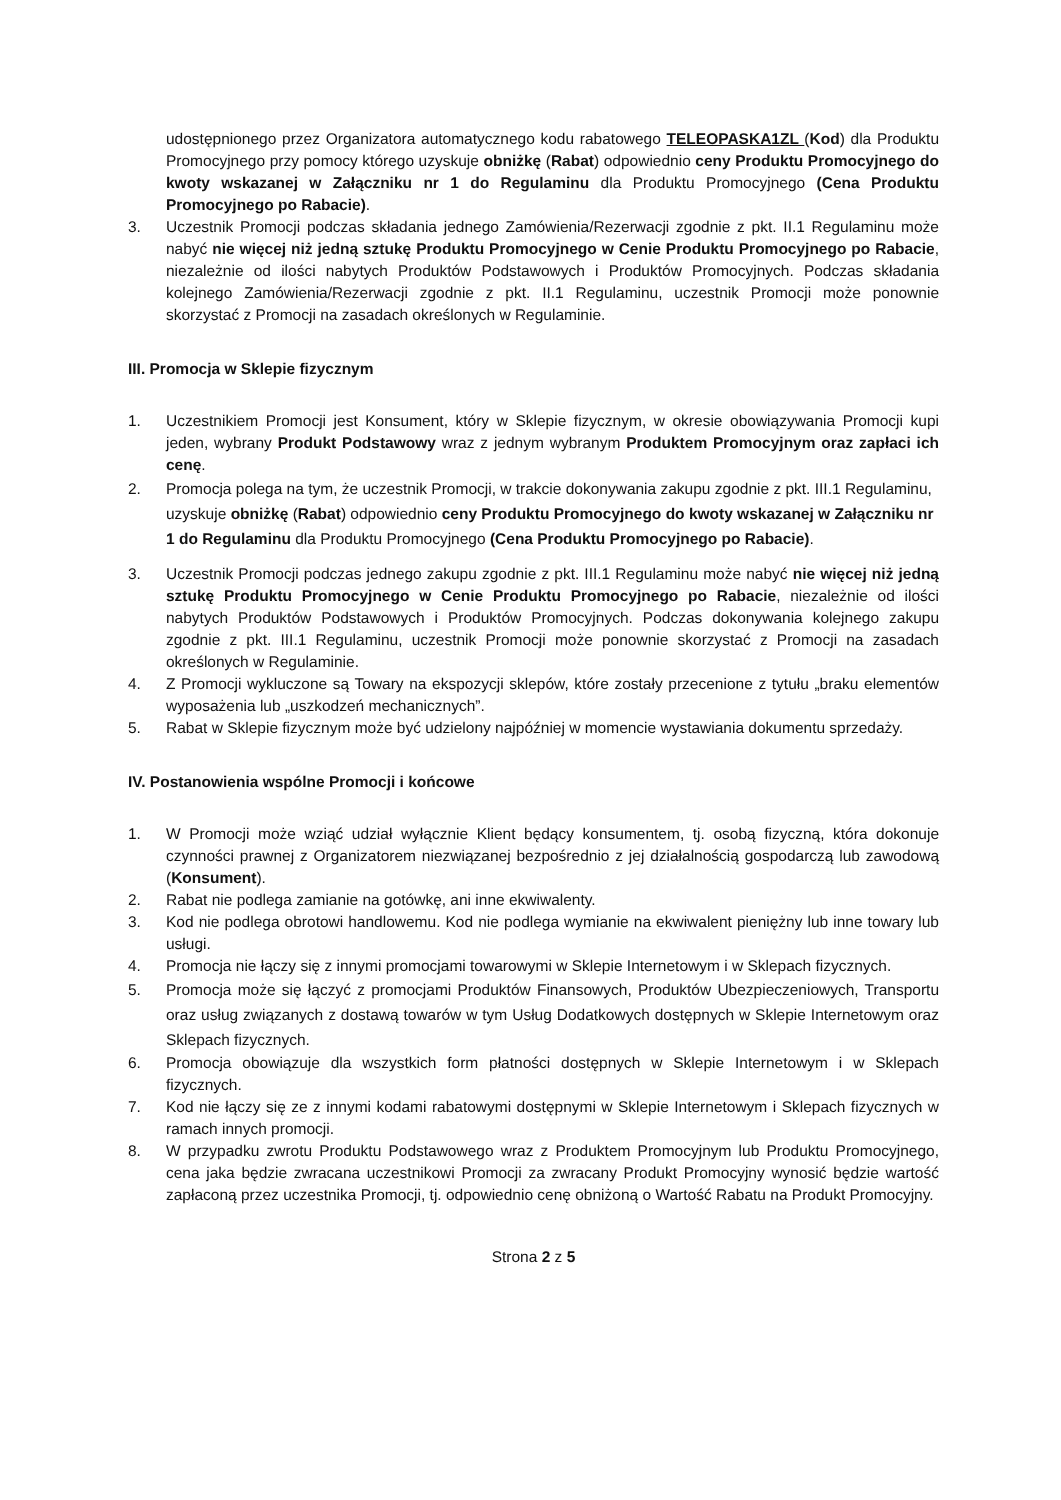udostępnionego przez Organizatora automatycznego kodu rabatowego TELEOPASKA1ZL (Kod) dla Produktu Promocyjnego przy pomocy którego uzyskuje obniżkę (Rabat) odpowiednio ceny Produktu Promocyjnego do kwoty wskazanej w Załączniku nr 1 do Regulaminu dla Produktu Promocyjnego (Cena Produktu Promocyjnego po Rabacie).
3. Uczestnik Promocji podczas składania jednego Zamówienia/Rezerwacji zgodnie z pkt. II.1 Regulaminu może nabyć nie więcej niż jedną sztukę Produktu Promocyjnego w Cenie Produktu Promocyjnego po Rabacie, niezależnie od ilości nabytych Produktów Podstawowych i Produktów Promocyjnych. Podczas składania kolejnego Zamówienia/Rezerwacji zgodnie z pkt. II.1 Regulaminu, uczestnik Promocji może ponownie skorzystać z Promocji na zasadach określonych w Regulaminie.
III. Promocja w Sklepie fizycznym
1. Uczestnikiem Promocji jest Konsument, który w Sklepie fizycznym, w okresie obowiązywania Promocji kupi jeden, wybrany Produkt Podstawowy wraz z jednym wybranym Produktem Promocyjnym oraz zapłaci ich cenę.
2. Promocja polega na tym, że uczestnik Promocji, w trakcie dokonywania zakupu zgodnie z pkt. III.1 Regulaminu, uzyskuje obniżkę (Rabat) odpowiednio ceny Produktu Promocyjnego do kwoty wskazanej w Załączniku nr 1 do Regulaminu dla Produktu Promocyjnego (Cena Produktu Promocyjnego po Rabacie).
3. Uczestnik Promocji podczas jednego zakupu zgodnie z pkt. III.1 Regulaminu może nabyć nie więcej niż jedną sztukę Produktu Promocyjnego w Cenie Produktu Promocyjnego po Rabacie, niezależnie od ilości nabytych Produktów Podstawowych i Produktów Promocyjnych. Podczas dokonywania kolejnego zakupu zgodnie z pkt. III.1 Regulaminu, uczestnik Promocji może ponownie skorzystać z Promocji na zasadach określonych w Regulaminie.
4. Z Promocji wykluczone są Towary na ekspozycji sklepów, które zostały przecenione z tytułu „braku elementów wyposażenia lub „uszkodzeń mechanicznych”.
5. Rabat w Sklepie fizycznym może być udzielony najpóźniej w momencie wystawiania dokumentu sprzedaży.
IV. Postanowienia wspólne Promocji i końcowe
1. W Promocji może wziąć udział wyłącznie Klient będący konsumentem, tj. osobą fizyczną, która dokonuje czynności prawnej z Organizatorem niezwiązanej bezpośrednio z jej działalnością gospodarczą lub zawodową (Konsument).
2. Rabat nie podlega zamianie na gotówkę, ani inne ekwiwalenty.
3. Kod nie podlega obrotowi handlowemu. Kod nie podlega wymianie na ekwiwalent pieniężny lub inne towary lub usługi.
4. Promocja nie łączy się z innymi promocjami towarowymi w Sklepie Internetowym i w Sklepach fizycznych.
5. Promocja może się łączyć z promocjami Produktów Finansowych, Produktów Ubezpieczeniowych, Transportu oraz usług związanych z dostawą towarów w tym Usług Dodatkowych dostępnych w Sklepie Internetowym oraz Sklepach fizycznych.
6. Promocja obowiązuje dla wszystkich form płatności dostępnych w Sklepie Internetowym i w Sklepach fizycznych.
7. Kod nie łączy się ze z innymi kodami rabatowymi dostępnymi w Sklepie Internetowym i Sklepach fizycznych w ramach innych promocji.
8. W przypadku zwrotu Produktu Podstawowego wraz z Produktem Promocyjnym lub Produktu Promocyjnego, cena jaka będzie zwracana uczestnikowi Promocji za zwracany Produkt Promocyjny wynosić będzie wartość zapłaconą przez uczestnika Promocji, tj. odpowiednio cenę obniżoną o Wartość Rabatu na Produkt Promocyjny.
Strona 2 z 5